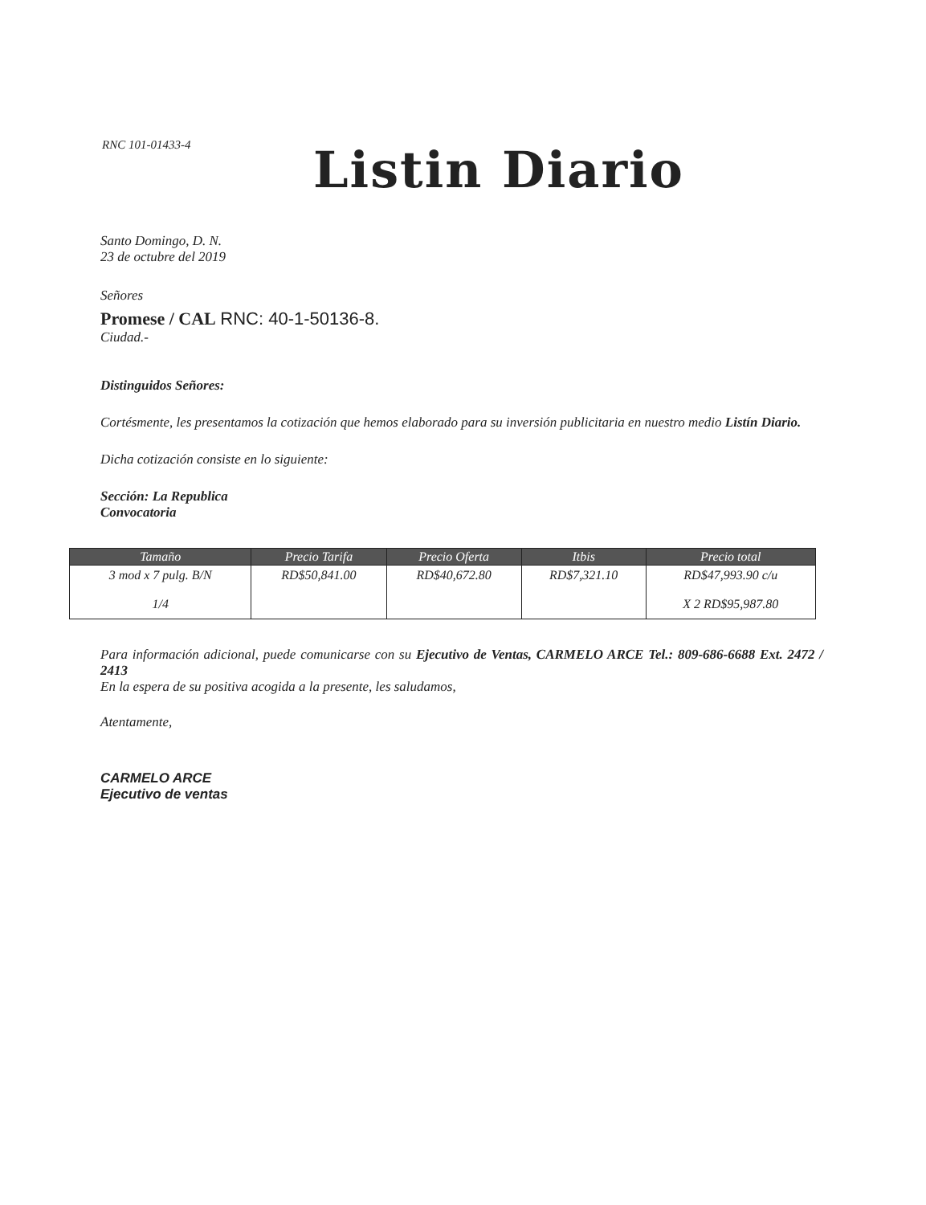RNC 101-01433-4 Listin Diario
Santo Domingo, D. N.
23 de octubre del 2019
Señores
Promese / CAL RNC: 40-1-50136-8.
Ciudad.-
Distinguidos Señores:
Cortésmente, les presentamos la cotización que hemos elaborado para su inversión publicitaria en nuestro medio Listín Diario.
Dicha cotización consiste en lo siguiente:
Sección: La Republica
Convocatoria
| Tamaño | Precio Tarifa | Precio Oferta | Itbis | Precio total |
| --- | --- | --- | --- | --- |
| 3 mod x 7 pulg. B/N 1/4 | RD$50,841.00 | RD$40,672.80 | RD$7,321.10 | RD$47,993.90 c/u X 2 RD$95,987.80 |
Para información adicional, puede comunicarse con su Ejecutivo de Ventas, CARMELO ARCE Tel.: 809-686-6688 Ext. 2472 / 2413
En la espera de su positiva acogida a la presente, les saludamos,
Atentamente,
CARMELO ARCE
Ejecutivo de ventas